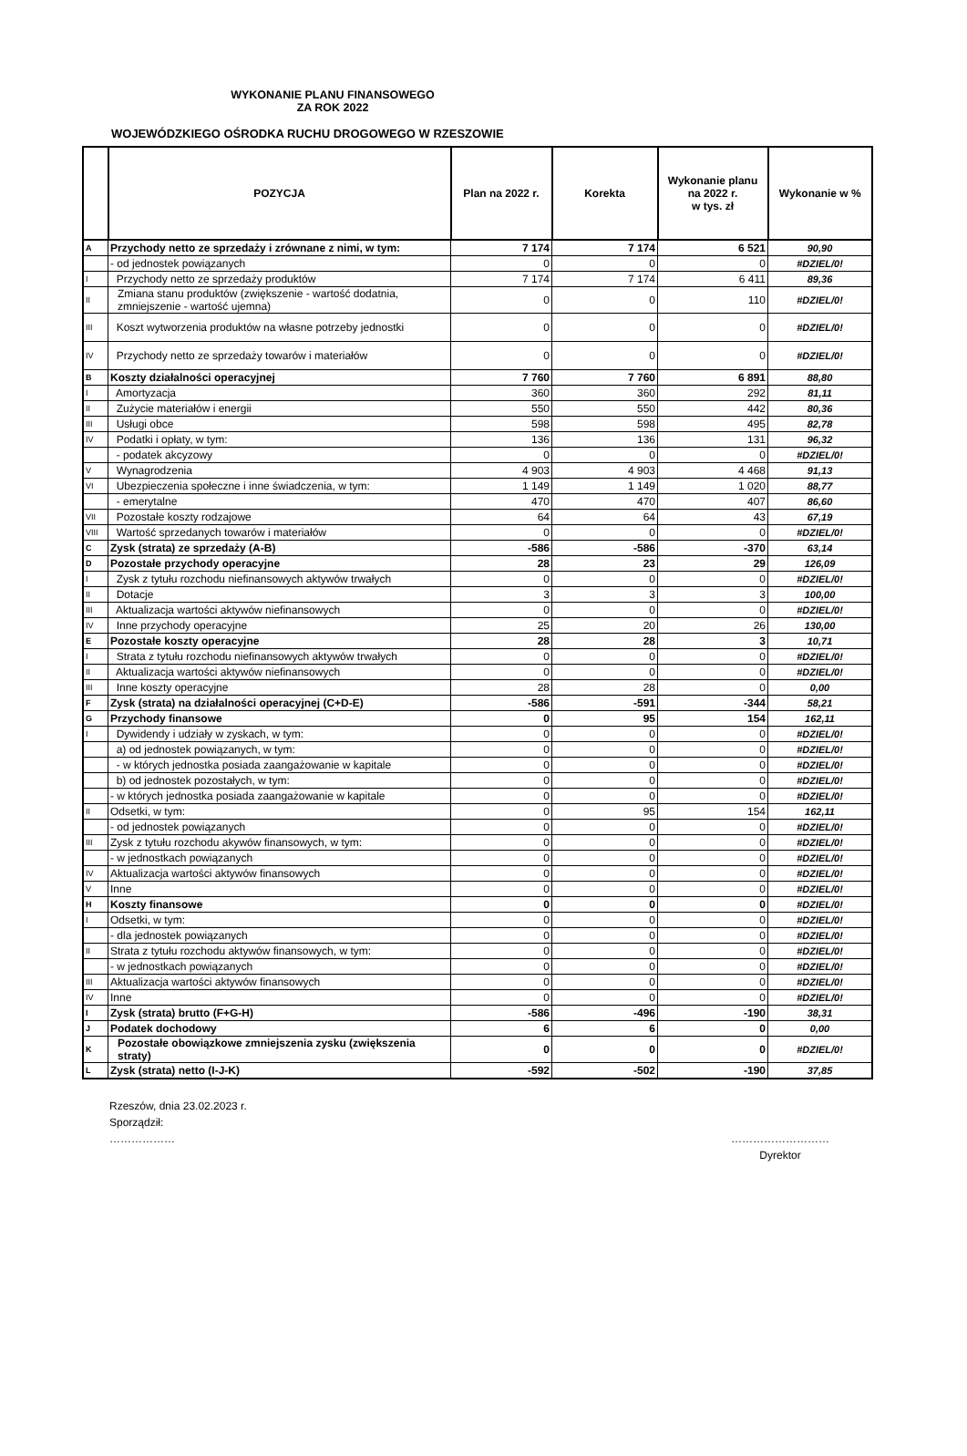WYKONANIE PLANU FINANSOWEGO
ZA ROK 2022
WOJEWÓDZKIEGO OŚRODKA RUCHU DROGOWEGO W RZESZOWIE
| | POZYCJA | Plan na 2022 r. | Korekta | Wykonanie planu na 2022 r. w tys. zł | Wykonanie w % |
| --- | --- | --- | --- | --- | --- |
| A | Przychody netto ze sprzedaży i zrównane z nimi, w tym: | 7 174 | 7 174 | 6 521 | 90,90 |
| | - od jednostek powiązanych | 0 | 0 | 0 | #DZIEL/0! |
| I | Przychody netto ze sprzedaży produktów | 7 174 | 7 174 | 6 411 | 89,36 |
| II | Zmiana stanu produktów (zwiększenie - wartość dodatnia, zmniejszenie - wartość ujemna) | 0 | 0 | 110 | #DZIEL/0! |
| III | Koszt wytworzenia produktów na własne potrzeby jednostki | 0 | 0 | 0 | #DZIEL/0! |
| IV | Przychody netto ze sprzedaży towarów i materiałów | 0 | 0 | 0 | #DZIEL/0! |
| B | Koszty działalności operacyjnej | 7 760 | 7 760 | 6 891 | 88,80 |
| I | Amortyzacja | 360 | 360 | 292 | 81,11 |
| II | Zużycie materiałów i energii | 550 | 550 | 442 | 80,36 |
| III | Usługi obce | 598 | 598 | 495 | 82,78 |
| IV | Podatki i opłaty, w tym: | 136 | 136 | 131 | 96,32 |
| | - podatek akcyzowy | 0 | 0 | 0 | #DZIEL/0! |
| V | Wynagrodzenia | 4 903 | 4 903 | 4 468 | 91,13 |
| VI | Ubezpieczenia społeczne i inne świadczenia, w tym: | 1 149 | 1 149 | 1 020 | 88,77 |
| | - emerytalne | 470 | 470 | 407 | 86,60 |
| VII | Pozostałe koszty rodzajowe | 64 | 64 | 43 | 67,19 |
| VIII | Wartość sprzedanych towarów i materiałów | 0 | 0 | 0 | #DZIEL/0! |
| C | Zysk (strata) ze sprzedaży (A-B) | -586 | -586 | -370 | 63,14 |
| D | Pozostałe przychody operacyjne | 28 | 23 | 29 | 126,09 |
| I | Zysk z tytułu rozchodu niefinansowych aktywów trwałych | 0 | 0 | 0 | #DZIEL/0! |
| II | Dotacje | 3 | 3 | 3 | 100,00 |
| III | Aktualizacja wartości aktywów niefinansowych | 0 | 0 | 0 | #DZIEL/0! |
| IV | Inne przychody operacyjne | 25 | 20 | 26 | 130,00 |
| E | Pozostałe koszty operacyjne | 28 | 28 | 3 | 10,71 |
| I | Strata z tytułu rozchodu niefinansowych aktywów trwałych | 0 | 0 | 0 | #DZIEL/0! |
| II | Aktualizacja wartości aktywów niefinansowych | 0 | 0 | 0 | #DZIEL/0! |
| III | Inne koszty operacyjne | 28 | 28 | 0 | 0,00 |
| F | Zysk (strata) na działalności operacyjnej (C+D-E) | -586 | -591 | -344 | 58,21 |
| G | Przychody finansowe | 0 | 95 | 154 | 162,11 |
| I | Dywidendy i udziały w zyskach, w tym: | 0 | 0 | 0 | #DZIEL/0! |
| | a) od jednostek powiązanych, w tym: | 0 | 0 | 0 | #DZIEL/0! |
| | - w których jednostka posiada zaangażowanie w kapitale | 0 | 0 | 0 | #DZIEL/0! |
| | b) od jednostek pozostałych, w tym: | 0 | 0 | 0 | #DZIEL/0! |
| | - w których jednostka posiada zaangażowanie w kapitale | 0 | 0 | 0 | #DZIEL/0! |
| II | Odsetki, w tym: | 0 | 95 | 154 | 162,11 |
| | - od jednostek powiązanych | 0 | 0 | 0 | #DZIEL/0! |
| III | Zysk z tytułu rozchodu akywów finansowych, w tym: | 0 | 0 | 0 | #DZIEL/0! |
| | - w jednostkach powiązanych | 0 | 0 | 0 | #DZIEL/0! |
| IV | Aktualizacja wartości aktywów finansowych | 0 | 0 | 0 | #DZIEL/0! |
| V | Inne | 0 | 0 | 0 | #DZIEL/0! |
| H | Koszty finansowe | 0 | 0 | 0 | #DZIEL/0! |
| I | Odsetki, w tym: | 0 | 0 | 0 | #DZIEL/0! |
| | - dla jednostek powiązanych | 0 | 0 | 0 | #DZIEL/0! |
| II | Strata z tytułu rozchodu aktywów finansowych, w tym: | 0 | 0 | 0 | #DZIEL/0! |
| | - w jednostkach powiązanych | 0 | 0 | 0 | #DZIEL/0! |
| III | Aktualizacja wartości aktywów finansowych | 0 | 0 | 0 | #DZIEL/0! |
| IV | Inne | 0 | 0 | 0 | #DZIEL/0! |
| I | Zysk (strata) brutto (F+G-H) | -586 | -496 | -190 | 38,31 |
| J | Podatek dochodowy | 6 | 6 | 0 | 0,00 |
| K | Pozostałe obowiązkowe zmniejszenia zysku (zwiększenia straty) | 0 | 0 | 0 | #DZIEL/0! |
| L | Zysk (strata) netto (I-J-K) | -592 | -502 | -190 | 37,85 |
Rzeszów, dnia 23.02.2023 r.
Sporządził:
……………… ………………………
Dyrektor